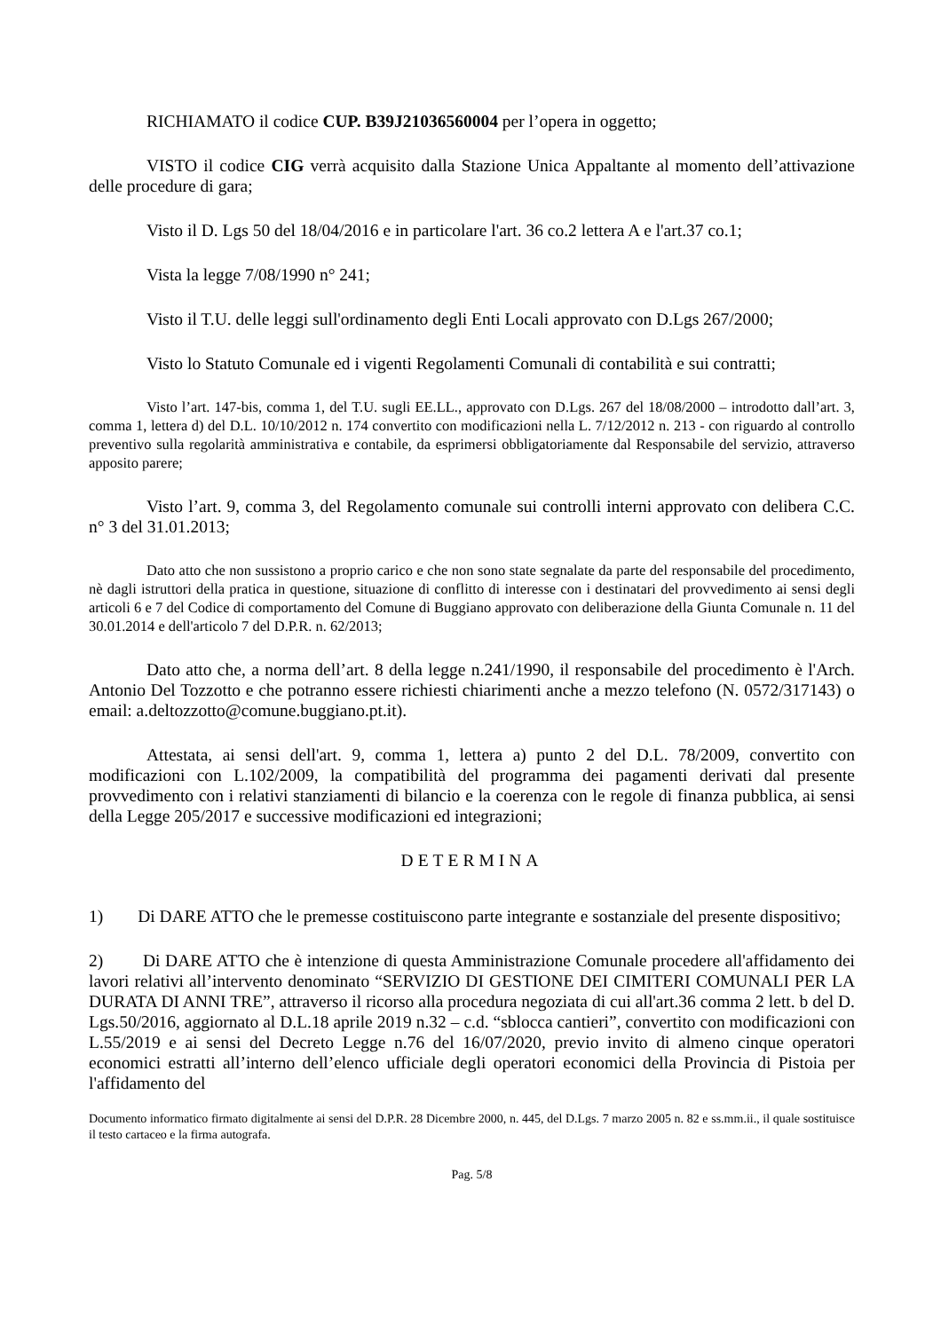RICHIAMATO il codice CUP. B39J21036560004 per l’opera in oggetto;
VISTO il codice CIG verrà acquisito dalla Stazione Unica Appaltante al momento dell’attivazione delle procedure di gara;
Visto il D. Lgs 50 del 18/04/2016 e in particolare l'art. 36 co.2 lettera A e l'art.37 co.1;
Vista la legge 7/08/1990 n° 241;
Visto il T.U. delle leggi sull'ordinamento degli Enti Locali approvato con D.Lgs 267/2000;
Visto lo Statuto Comunale ed i vigenti Regolamenti Comunali di contabilità e sui contratti;
Visto l’art. 147-bis, comma 1, del T.U. sugli EE.LL., approvato con D.Lgs. 267 del 18/08/2000 – introdotto dall’art. 3, comma 1, lettera d) del D.L. 10/10/2012 n. 174 convertito con modificazioni nella L. 7/12/2012 n. 213 - con riguardo al controllo preventivo sulla regolarità amministrativa e contabile, da esprimersi obbligatoriamente dal Responsabile del servizio, attraverso apposito parere;
Visto l’art. 9, comma 3, del Regolamento comunale sui controlli interni approvato con delibera C.C. n° 3 del 31.01.2013;
Dato atto che non sussistono a proprio carico e che non sono state segnalate da parte del responsabile del procedimento, nè dagli istruttori della pratica in questione, situazione di conflitto di interesse con i destinatari del provvedimento ai sensi degli articoli 6 e 7 del Codice di comportamento del Comune di Buggiano approvato con deliberazione della Giunta Comunale n. 11 del 30.01.2014 e dell'articolo 7 del D.P.R. n. 62/2013;
Dato atto che, a norma dell’art. 8 della legge n.241/1990, il responsabile del procedimento è l'Arch. Antonio Del Tozzotto e che potranno essere richiesti chiarimenti anche a mezzo telefono (N. 0572/317143) o email: a.deltozzotto@comune.buggiano.pt.it).
Attestata, ai sensi dell'art. 9, comma 1, lettera a) punto 2 del D.L. 78/2009, convertito con modificazioni con L.102/2009, la compatibilità del programma dei pagamenti derivati dal presente provvedimento con i relativi stanziamenti di bilancio e la coerenza con le regole di finanza pubblica, ai sensi della Legge 205/2017 e successive modificazioni ed integrazioni;
DETERMINA
1) Di DARE ATTO che le premesse costituiscono parte integrante e sostanziale del presente dispositivo;
2) Di DARE ATTO che è intenzione di questa Amministrazione Comunale procedere all'affidamento dei lavori relativi all’intervento denominato “SERVIZIO DI GESTIONE DEI CIMITERI COMUNALI PER LA DURATA DI ANNI TRE”, attraverso il ricorso alla procedura negoziata di cui all'art.36 comma 2 lett. b del D. Lgs.50/2016, aggiornato al D.L.18 aprile 2019 n.32 – c.d. “sblocca cantieri”, convertito con modificazioni con L.55/2019 e ai sensi del Decreto Legge n.76 del 16/07/2020, previo invito di almeno cinque operatori economici estratti all’interno dell’elenco ufficiale degli operatori economici della Provincia di Pistoia per l'affidamento del
Documento informatico firmato digitalmente ai sensi del D.P.R. 28 Dicembre 2000, n. 445, del D.Lgs. 7 marzo 2005 n. 82 e ss.mm.ii., il quale sostituisce il testo cartaceo e la firma autografa.
Pag. 5/8